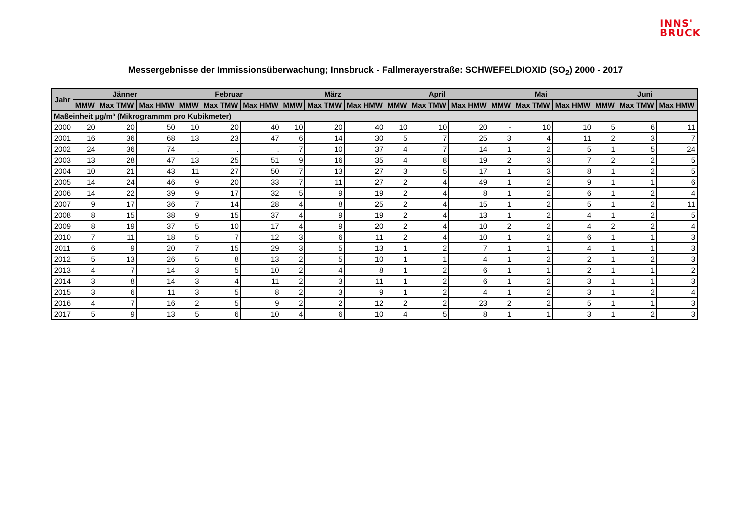INNS'
BRUCK
Messergebnisse der Immissionsüberwachung; Innsbruck - Fallmerayerstraße: SCHWEFELDIOXID (SO<sub>2</sub>) 2000 - 2017
| Jahr | Jänner | | | Februar | | | März | | | April | | | Mai | | | Juni | | |
| --- | --- | --- | --- | --- | --- | --- | --- | --- | --- | --- | --- | --- | --- | --- | --- | --- | --- | --- |
| | MMW | Max TMW | Max HMW | MMW | Max TMW | Max HMW | MMW | Max TMW | Max HMW | MMW | Max TMW | Max HMW | MMW | Max TMW | Max HMW | MMW | Max TMW | Max HMW |
| Maßeinheit µg/m³ (Mikrogrammm pro Kubikmeter) | | | | | | | | | | | | | | | | | | |
| 2000 | 20 | 20 | 50 | 10 | 20 | 40 | 10 | 20 | 40 | 10 | 10 | 20 | - | 10 | 10 | 5 | 6 | 11 |
| 2001 | 16 | 36 | 68 | 13 | 23 | 47 | 6 | 14 | 30 | 5 | 7 | 25 | 3 | 4 | 11 | 2 | 3 | 7 |
| 2002 | 24 | 36 | 74 | . | . | . | 7 | 10 | 37 | 4 | 7 | 14 | 1 | 2 | 5 | 1 | 5 | 24 |
| 2003 | 13 | 28 | 47 | 13 | 25 | 51 | 9 | 16 | 35 | 4 | 8 | 19 | 2 | 3 | 7 | 2 | 2 | 5 |
| 2004 | 10 | 21 | 43 | 11 | 27 | 50 | 7 | 13 | 27 | 3 | 5 | 17 | 1 | 3 | 8 | 1 | 2 | 5 |
| 2005 | 14 | 24 | 46 | 9 | 20 | 33 | 7 | 11 | 27 | 2 | 4 | 49 | 1 | 2 | 9 | 1 | 1 | 6 |
| 2006 | 14 | 22 | 39 | 9 | 17 | 32 | 5 | 9 | 19 | 2 | 4 | 8 | 1 | 2 | 6 | 1 | 2 | 4 |
| 2007 | 9 | 17 | 36 | 7 | 14 | 28 | 4 | 8 | 25 | 2 | 4 | 15 | 1 | 2 | 5 | 1 | 2 | 11 |
| 2008 | 8 | 15 | 38 | 9 | 15 | 37 | 4 | 9 | 19 | 2 | 4 | 13 | 1 | 2 | 4 | 1 | 2 | 5 |
| 2009 | 8 | 19 | 37 | 5 | 10 | 17 | 4 | 9 | 20 | 2 | 4 | 10 | 2 | 2 | 4 | 2 | 2 | 4 |
| 2010 | 7 | 11 | 18 | 5 | 7 | 12 | 3 | 6 | 11 | 2 | 4 | 10 | 1 | 2 | 6 | 1 | 1 | 3 |
| 2011 | 6 | 9 | 20 | 7 | 15 | 29 | 3 | 5 | 13 | 1 | 2 | 7 | 1 | 1 | 4 | 1 | 1 | 3 |
| 2012 | 5 | 13 | 26 | 5 | 8 | 13 | 2 | 5 | 10 | 1 | 1 | 4 | 1 | 2 | 2 | 1 | 2 | 3 |
| 2013 | 4 | 7 | 14 | 3 | 5 | 10 | 2 | 4 | 8 | 1 | 2 | 6 | 1 | 1 | 2 | 1 | 1 | 2 |
| 2014 | 3 | 8 | 14 | 3 | 4 | 11 | 2 | 3 | 11 | 1 | 2 | 6 | 1 | 2 | 3 | 1 | 1 | 3 |
| 2015 | 3 | 6 | 11 | 3 | 5 | 8 | 2 | 3 | 9 | 1 | 2 | 4 | 1 | 2 | 3 | 1 | 2 | 4 |
| 2016 | 4 | 7 | 16 | 2 | 5 | 9 | 2 | 2 | 12 | 2 | 2 | 23 | 2 | 2 | 5 | 1 | 1 | 3 |
| 2017 | 5 | 9 | 13 | 5 | 6 | 10 | 4 | 6 | 10 | 4 | 5 | 8 | 1 | 1 | 3 | 1 | 2 | 3 |